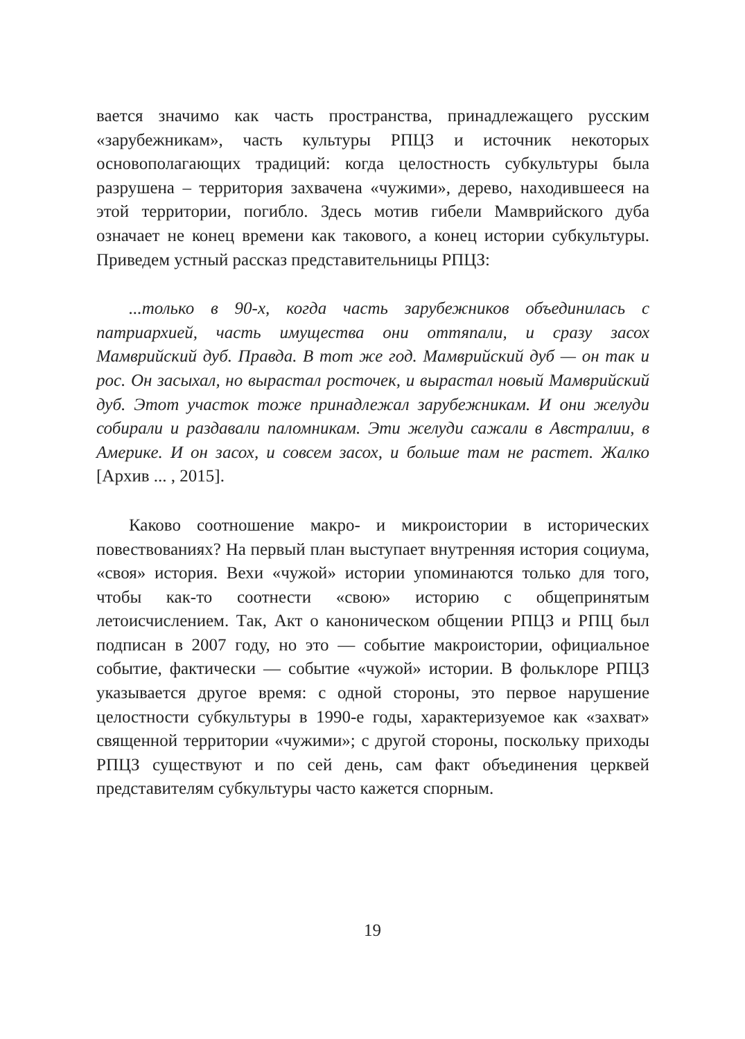вается значимо как часть пространства, принадлежащего русским «зарубежникам», часть культуры РПЦЗ и источник некоторых основополагающих традиций: когда целостность субкультуры была разрушена – территория захвачена «чужими», дерево, находившееся на этой территории, погибло. Здесь мотив гибели Мамврийского дуба означает не конец времени как такового, а конец истории субкультуры. Приведем устный рассказ представительницы РПЦЗ:
...только в 90-х, когда часть зарубежников объединилась с патриархией, часть имущества они оттяпали, и сразу засох Мамврийский дуб. Правда. В тот же год. Мамврийский дуб — он так и рос. Он засыхал, но вырастал росточек, и вырастал новый Мамврийский дуб. Этот участок тоже принадлежал зарубежникам. И они желуди собирали и раздавали паломникам. Эти желуди сажали в Австралии, в Америке. И он засох, и совсем засох, и больше там не растет. Жалко [Архив ... , 2015].
Каково соотношение макро- и микроистории в исторических повествованиях? На первый план выступает внутренняя история социума, «своя» история. Вехи «чужой» истории упоминаются только для того, чтобы как-то соотнести «свою» историю с общепринятым летоисчислением. Так, Акт о каноническом общении РПЦЗ и РПЦ был подписан в 2007 году, но это — событие макроистории, официальное событие, фактически — событие «чужой» истории. В фольклоре РПЦЗ указывается другое время: с одной стороны, это первое нарушение целостности субкультуры в 1990-е годы, характеризуемое как «захват» священной территории «чужими»; с другой стороны, поскольку приходы РПЦЗ существуют и по сей день, сам факт объединения церквей представителям субкультуры часто кажется спорным.
19